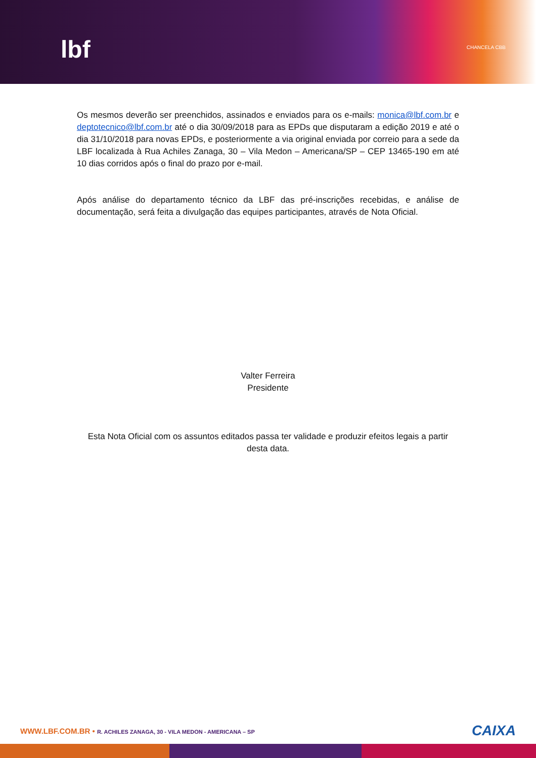lbf CHANCELA CBB
Os mesmos deverão ser preenchidos, assinados e enviados para os e-mails: monica@lbf.com.br e deptotecnico@lbf.com.br até o dia 30/09/2018 para as EPDs que disputaram a edição 2019 e até o dia 31/10/2018 para novas EPDs, e posteriormente a via original enviada por correio para a sede da LBF localizada à Rua Achiles Zanaga, 30 – Vila Medon – Americana/SP – CEP 13465-190 em até 10 dias corridos após o final do prazo por e-mail.
Após análise do departamento técnico da LBF das pré-inscrições recebidas, e análise de documentação, será feita a divulgação das equipes participantes, através de Nota Oficial.
Valter Ferreira
Presidente
Esta Nota Oficial com os assuntos editados passa ter validade e produzir efeitos legais a partir desta data.
WWW.LBF.COM.BR • R. ACHILES ZANAGA, 30 - VILA MEDON - AMERICANA – SP
CAIXA